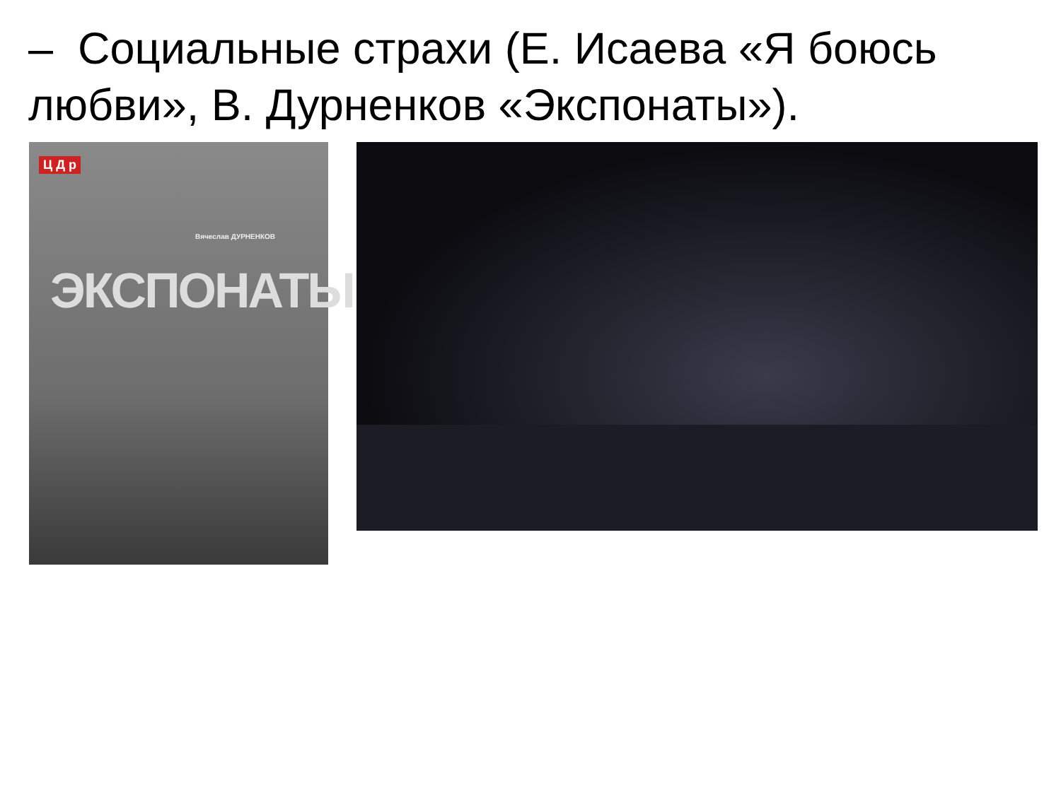– Социальные страхи (Е. Исаева «Я боюсь любви», В. Дурненков «Экспонаты»).
Ц Д р
Вячеслав ДУРНЕНКОВ
ЭКСПОНАТЫ